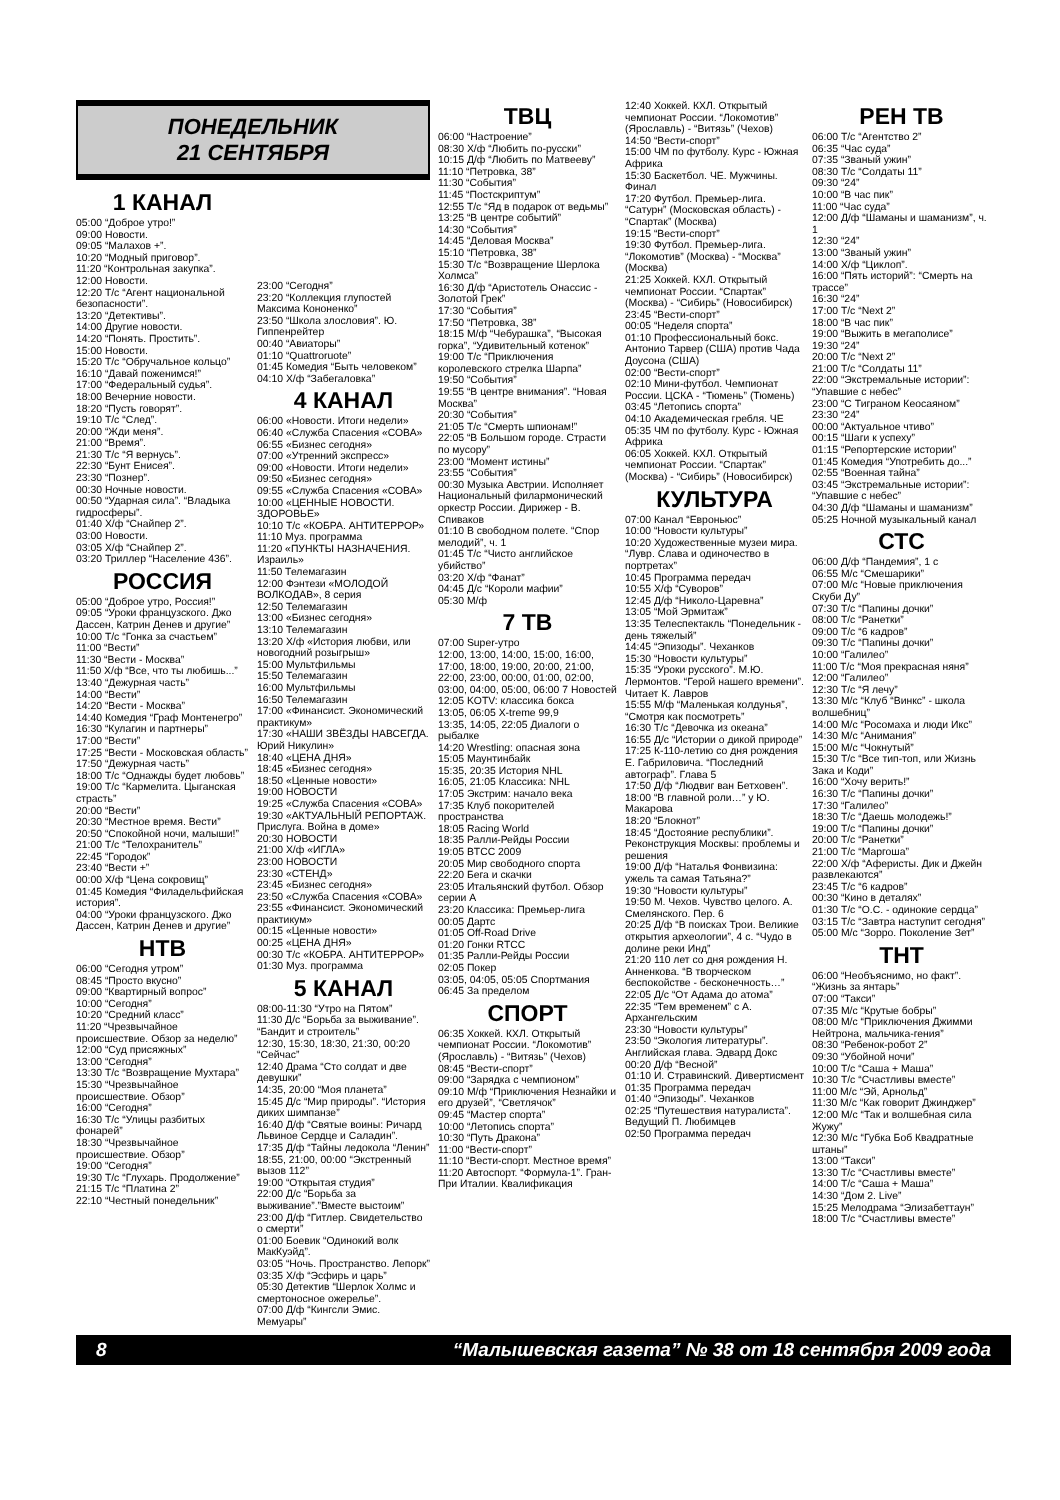ПОНЕДЕЛЬНИК
21 СЕНТЯБРЯ
1 КАНАЛ
05:00 “Доброе утро!”
09:00 Новости.
09:05 “Малахов +”.
10:20 “Модный приговор”.
11:20 “Контрольная закупка”.
12:00 Новости.
12:20 Т/с “Агент национальной безопасности”.
13:20 “Детективы”.
14:00 Другие новости.
14:20 “Понять. Простить”.
15:00 Новости.
15:20 Т/с “Обручальное кольцо”
16:10 “Давай поженимся!”
17:00 “Федеральный судья”.
18:00 Вечерние новости.
18:20 “Пусть говорят”.
19:10 Т/с “След”.
20:00 “Жди меня”.
21:00 “Время”.
21:30 Т/с “Я вернусь”.
22:30 “Бунт Енисея”.
23:30 “Познер”.
00:30 Ночные новости.
00:50 “Ударная сила”. “Владыка гидросферы”.
01:40 Х/ф “Снайпер 2”.
03:00 Новости.
03:05 Х/ф “Снайпер 2”.
03:20 Триллер “Население 436”.
РОССИЯ
05:00 “Доброе утро, Россия!”
09:05 “Уроки французского. Джо Дассен, Катрин Денев и другие”
10:00 Т/с “Гонка за счастьем”
11:00 “Вести”
11:30 “Вести - Москва”
11:50 Х/ф “Все, что ты любишь...”
13:40 “Дежурная часть”
14:00 “Вести”
14:20 “Вести - Москва”
14:40 Комедия “Граф Монтенегро”
16:30 “Кулагин и партнеры”
17:00 “Вести”
17:25 “Вести - Московская область”
17:50 “Дежурная часть”
18:00 Т/с “Однажды будет любовь”
19:00 Т/с “Кармелита. Цыганская страсть”
20:00 “Вести”
20:30 “Местное время. Вести”
20:50 “Спокойной ночи, малыши!”
21:00 Т/с “Телохранитель”
22:45 “Городок”
23:40 “Вести +”
00:00 Х/ф “Цена сокровищ”
01:45 Комедия “Филадельфийская история”.
04:00 “Уроки французского. Джо Дассен, Катрин Денев и другие”
НТВ
06:00 “Сегодня утром”
08:45 “Просто вкусно”
09:00 “Квартирный вопрос”
10:00 “Сегодня”
10:20 “Средний класс”
11:20 “Чрезвычайное происшествие. Обзор за неделю”
12:00 “Суд присяжных”
13:00 “Сегодня”
13:30 Т/с “Возвращение Мухтара”
15:30 “Чрезвычайное происшествие. Обзор”
16:00 “Сегодня”
16:30 Т/с “Улицы разбитых фонарей”
18:30 “Чрезвычайное происшествие. Обзор”
19:00 “Сегодня”
19:30 Т/с “Глухарь. Продолжение”
21:15 Т/с “Платина 2”
22:10 “Честный понедельник”
23:00 “Сегодня”
23:20 “Коллекция глупостей Максима Кононенко”
23:50 “Школа злословия”. Ю. Гиппенрейтер
00:40 “Авиаторы”
01:10 “Quattroruote”
01:45 Комедия “Быть человеком”
04:10 Х/ф “Забегаловка”
4 КАНАЛ
06:00 «Новости. Итоги недели»
06:40 «Служба Спасения «СОВА»
06:55 «Бизнес сегодня»
07:00 «Утренний экспресс»
09:00 «Новости. Итоги недели»
09:50 «Бизнес сегодня»
09:55 «Служба Спасения «СОВА»
10:00 «ЦЕННЫЕ НОВОСТИ. ЗДОРОВЬЕ»
10:10 Т/с «КОБРА. АНТИТЕРРОР»
11:10 Муз. программа
11:20 «ПУНКТЫ НАЗНАЧЕНИЯ. Израиль»
11:50 Телемагазин
12:00 Фэнтези «МОЛОДОЙ ВОЛКОДАВ», 8 серия
12:50 Телемагазин
13:00 «Бизнес сегодня»
13:10 Телемагазин
13:20 Х/ф «История любви, или новогодний розыгрыш»
15:00 Мультфильмы
15:50 Телемагазин
16:00 Мультфильмы
16:50 Телемагазин
17:00 «Финансист. Экономический практикум»
17:30 «НАШИ ЗВЁЗДЫ НАВСЕГДА. Юрий Никулин»
18:40 «ЦЕНА ДНЯ»
18:45 «Бизнес сегодня»
18:50 «Ценные новости»
19:00 НОВОСТИ
19:25 «Служба Спасения «СОВА»
19:30 «АКТУАЛЬНЫЙ РЕПОРТАЖ. Прислуга. Война в доме»
20:30 НОВОСТИ
21:00 Х/ф «ИГЛА»
23:00 НОВОСТИ
23:30 «СТЕНД»
23:45 «Бизнес сегодня»
23:50 «Служба Спасения «СОВА»
23:55 «Финансист. Экономический практикум»
00:15 «Ценные новости»
00:25 «ЦЕНА ДНЯ»
00:30 Т/с «КОБРА. АНТИТЕРРОР»
01:30 Муз. программа
5 КАНАЛ
08:00-11:30 “Утро на Пятом”
11:30 Д/с “Борьба за выживание”. “Бандит и строитель”
12:30, 15:30, 18:30, 21:30, 00:20 “Сейчас”
12:40 Драма “Сто солдат и две девушки”
14:35, 20:00 “Моя планета”
15:45 Д/с “Мир природы”. “История диких шимпанзе”
16:40 Д/ф “Святые воины: Ричард Львиное Сердце и Саладин”.
17:35 Д/ф “Тайны ледокола “Ленин”
18:55, 21:00, 00:00 “Экстренный вызов 112”
19:00 “Открытая студия”
22:00 Д/с “Борьба за выживание”.”Вместе выстоим”
23:00 Д/ф “Гитлер. Свидетельство о смерти”
01:00 Боевик “Одинокий волк МакКуэйд”.
03:05 “Ночь. Пространство. Лепорк”
03:35 Х/ф “Эсфирь и царь”
05:30 Детектив “Шерлок Холмс и смертоносное ожерелье”.
07:00 Д/ф “Кингсли Эмис. Мемуары”
ТВЦ
06:00 “Настроение”
08:30 Х/ф “Любить по-русски”
10:15 Д/ф “Любить по Матвееву”
11:10 “Петровка, 38”
11:30 “События”
11:45 “Постскриптум”
12:55 Т/с “Яд в подарок от ведьмы”
13:25 “В центре событий”
14:30 “События”
14:45 “Деловая Москва”
15:10 “Петровка, 38”
15:30 Т/с “Возвращение Шерлока Холмса”
16:30 Д/ф “Аристотель Онассис - Золотой Грек”
17:30 “События”
17:50 “Петровка, 38”
18:15 М/ф “Чебурашка”, “Высокая горка”, “Удивительный котенок”
19:00 Т/с “Приключения королевского стрелка Шарпа”
19:50 “События”
19:55 “В центре внимания”. “Новая Москва”
20:30 “События”
21:05 Т/с “Смерть шпионам!”
22:05 “В Большом городе. Страсти по мусору”
23:00 “Момент истины”
23:55 “События”
00:30 Музыка Австрии. Исполняет Национальный филармонический оркестр России. Дирижер - В. Спиваков
01:10 В свободном полете. “Спор мелодий”, ч. 1
01:45 Т/с “Чисто английское убийство”
03:20 Х/ф “Фанат”
04:45 Д/с “Короли мафии”
05:30 М/ф
7 ТВ
07:00 Super-утро
12:00, 13:00, 14:00, 15:00, 16:00, 17:00, 18:00, 19:00, 20:00, 21:00, 22:00, 23:00, 00:00, 01:00, 02:00, 03:00, 04:00, 05:00, 06:00 7 Новостей
12:05 KOTV: классика бокса
13:05, 06:05 X-treme 99,9
13:35, 14:05, 22:05 Диалоги о рыбалке
14:20 Wrestling: опасная зона
15:05 Маунтинбайк
15:35, 20:35 История NHL
16:05, 21:05 Классика: NHL
17:05 Экстрим: начало века
17:35 Клуб покорителей пространства
18:05 Racing World
18:35 Ралли-Рейды России
19:05 BTCC 2009
20:05 Мир свободного спорта
22:20 Бега и скачки
23:05 Итальянский футбол. Обзор серии А
23:20 Классика: Премьер-лига
00:05 Дартс
01:05 Off-Road Drive
01:20 Гонки RTCC
01:35 Ралли-Рейды России
02:05 Покер
03:05, 04:05, 05:05 Спортмания
06:45 За пределом
СПОРТ
06:35 Хоккей. КХЛ. Открытый чемпионат России. “Локомотив” (Ярославль) - “Витязь” (Чехов)
08:45 “Вести-спорт”
09:00 “Зарядка с чемпионом”
09:10 М/ф “Приключения Незнайки и его друзей”, “Светлячок”
09:45 “Мастер спорта”
10:00 “Летопись спорта”
10:30 “Путь Дракона”
11:00 “Вести-спорт”
11:10 “Вести-спорт. Местное время”
11:20 Автоспорт. “Формула-1”. Гран-При Италии. Квалификация
12:40 Хоккей. КХЛ. Открытый чемпионат России. “Локомотив” (Ярославль) - “Витязь” (Чехов)
14:50 “Вести-спорт”
15:00 ЧМ по футболу. Курс - Южная Африка
15:30 Баскетбол. ЧЕ. Мужчины. Финал
17:20 Футбол. Премьер-лига. “Сатурн” (Московская область) - “Спартак” (Москва)
19:15 “Вести-спорт”
19:30 Футбол. Премьер-лига. “Локомотив” (Москва) - “Москва” (Москва)
21:25 Хоккей. КХЛ. Открытый чемпионат России. “Спартак” (Москва) - “Сибирь” (Новосибирск)
23:45 “Вести-спорт”
00:05 “Неделя спорта”
01:10 Профессиональный бокс. Антонио Тарвер (США) против Чада Доусона (США)
02:00 “Вести-спорт”
02:10 Мини-футбол. Чемпионат России. ЦСКА - “Тюмень” (Тюмень)
03:45 “Летопись спорта”
04:10 Академическая гребля. ЧЕ
05:35 ЧМ по футболу. Курс - Южная Африка
06:05 Хоккей. КХЛ. Открытый чемпионат России. “Спартак” (Москва) - “Сибирь” (Новосибирск)
КУЛЬТУРА
07:00 Канал “Евроньюс”
10:00 “Новости культуры”
10:20 Художественные музеи мира. “Лувр. Слава и одиночество в портретах”
10:45 Программа передач
10:55 Х/ф “Суворов”
12:45 Д/ф “Николо-Царевна”
13:05 “Мой Эрмитаж”
13:35 Телеспектакль “Понедельник - день тяжелый”
14:45 “Эпизоды”. Чеханков
15:30 “Новости культуры”
15:35 “Уроки русского”. М.Ю. Лермонтов. “Герой нашего времени”. Читает К. Лавров
15:55 М/ф “Маленькая колдунья”, “Смотря как посмотреть”
16:30 Т/с “Девочка из океана”
16:55 Д/с “Истории о дикой природе”
17:25 К-110-летию со дня рождения Е. Габриловича. “Последний автограф”. Глава 5
17:50 Д/ф “Людвиг ван Бетховен”.
18:00 “В главной роли…” у Ю. Макарова
18:20 “Блокнот”
18:45 “Достояние республики”. Реконструкция Москвы: проблемы и решения
19:00 Д/ф “Наталья Фонвизина: ужель та самая Татьяна?”
19:30 “Новости культуры”
19:50 М. Чехов. Чувство целого. А. Смелянского. Пер. 6
20:25 Д/ф “В поисках Трои. Великие открытия археологии”, 4 с. “Чудо в долине реки Инд”
21:20 110 лет со дня рождения Н. Анненкова. “В творческом беспокойстве - бесконечность…”
22:05 Д/с “От Адама до атома”
22:35 “Тем временем” с А. Архангельским
23:30 “Новости культуры”
23:50 “Экология литературы”. Английская глава. Эдвард Докс
00:20 Д/ф “Весной”
01:10 И. Стравинский. Дивертисмент
01:35 Программа передач
01:40 “Эпизоды”. Чеханков
02:25 “Путешествия натуралиста”. Ведущий П. Любимцев
02:50 Программа передач
РЕН ТВ
06:00 Т/с “Агентство 2”
06:35 “Час суда”
07:35 “Званый ужин”
08:30 Т/с “Солдаты 11”
09:30 “24”
10:00 “В час пик”
11:00 “Час суда”
12:00 Д/ф “Шаманы и шаманизм”, ч. 1
12:30 “24”
13:00 “Званый ужин”
14:00 Х/ф “Циклоп”.
16:00 “Пять историй”: “Смерть на трассе”
16:30 “24”
17:00 Т/с “Next 2”
18:00 “В час пик”
19:00 “Выжить в мегаполисе”
19:30 “24”
20:00 Т/с “Next 2”
21:00 Т/с “Солдаты 11”
22:00 “Экстремальные истории”: “Упавшие с небес”
23:00 “С Тиграном Кеосаяном”
23:30 “24”
00:00 “Актуальное чтиво”
00:15 “Шаги к успеху”
01:15 “Репортерские истории”
01:45 Комедия “Употребить до...”
02:55 “Военная тайна”
03:45 “Экстремальные истории”: “Упавшие с небес”
04:30 Д/ф “Шаманы и шаманизм”
05:25 Ночной музыкальный канал
СТС
06:00 Д/ф “Пандемия”, 1 с
06:55 М/с “Смешарики”
07:00 М/с “Новые приключения Скуби Ду”
07:30 Т/с “Папины дочки”
08:00 Т/с “Ранетки”
09:00 Т/с “6 кадров”
09:30 Т/с “Папины дочки”
10:00 “Галилео”
11:00 Т/с “Моя прекрасная няня”
12:00 “Галилео”
12:30 Т/с “Я лечу”
13:30 М/с “Клуб “Винкс” - школа волшебниц”
14:00 М/с “Росомаха и люди Икс”
14:30 М/с “Анимания”
15:00 М/с “Чокнутый”
15:30 Т/с “Все тип-топ, или Жизнь Зака и Коди”
16:00 “Хочу верить!”
16:30 Т/с “Папины дочки”
17:30 “Галилео”
18:30 Т/с “Даешь молодежь!”
19:00 Т/с “Папины дочки”
20:00 Т/с “Ранетки”
21:00 Т/с “Маргоша”
22:00 Х/ф “Аферисты. Дик и Джейн развлекаются”
23:45 Т/с “6 кадров”
00:30 “Кино в деталях”
01:30 Т/с “О.С. - одинокие сердца”
03:15 Т/с “Завтра наступит сегодня”
05:00 М/с “Зорро. Поколение Зет”
ТНТ
06:00 “Необъяснимо, но факт”. “Жизнь за янтарь”
07:00 “Такси”
07:35 М/с “Крутые бобры”
08:00 М/с “Приключения Джимми Нейтрона, мальчика-гения”
08:30 “Ребенок-робот 2”
09:30 “Убойной ночи”
10:00 Т/с “Саша + Маша”
10:30 Т/с “Счастливы вместе”
11:00 М/с “Эй, Арнольд”
11:30 М/с “Как говорит Джинджер”
12:00 М/с “Так и волшебная сила Жужу”
12:30 М/с “Губка Боб Квадратные штаны”
13:00 “Такси”
13:30 Т/с “Счастливы вместе”
14:00 Т/с “Саша + Маша”
14:30 “Дом 2. Live”
15:25 Мелодрама “Элизабеттаун”
18:00 Т/с “Счастливы вместе”
8 “Малышевская газета” № 38 от 18 сентября 2009 года